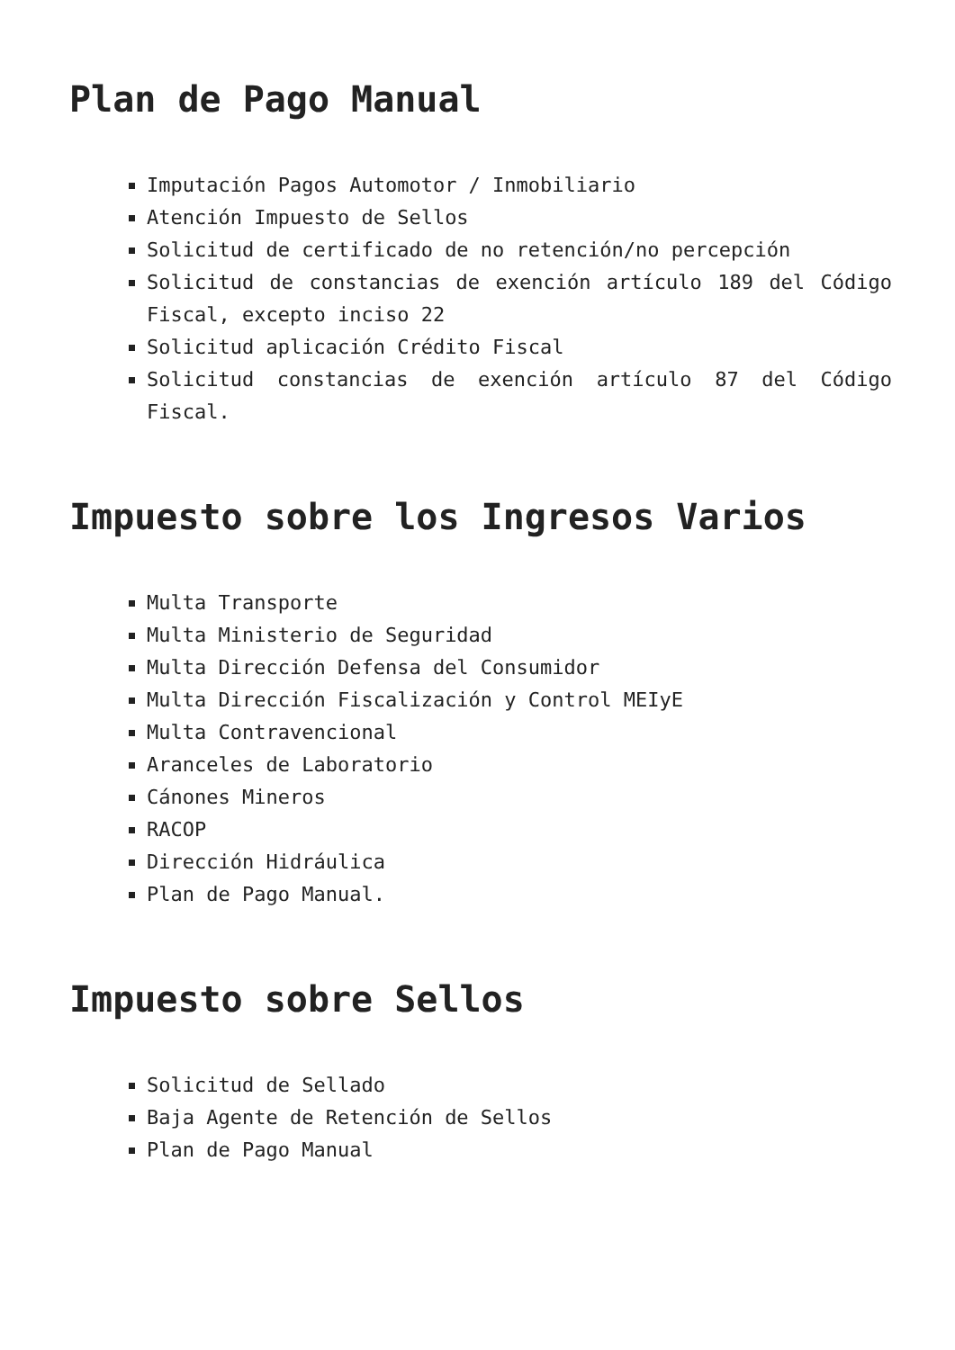Plan de Pago Manual
Imputación Pagos Automotor / Inmobiliario
Atención Impuesto de Sellos
Solicitud de certificado de no retención/no percepción
Solicitud de constancias de exención artículo 189 del Código Fiscal, excepto inciso 22
Solicitud aplicación Crédito Fiscal
Solicitud constancias de exención artículo 87 del Código Fiscal.
Impuesto sobre los Ingresos Varios
Multa Transporte
Multa Ministerio de Seguridad
Multa Dirección Defensa del Consumidor
Multa Dirección Fiscalización y Control MEIyE
Multa Contravencional
Aranceles de Laboratorio
Cánones Mineros
RACOP
Dirección Hidráulica
Plan de Pago Manual.
Impuesto sobre Sellos
Solicitud de Sellado
Baja Agente de Retención de Sellos
Plan de Pago Manual